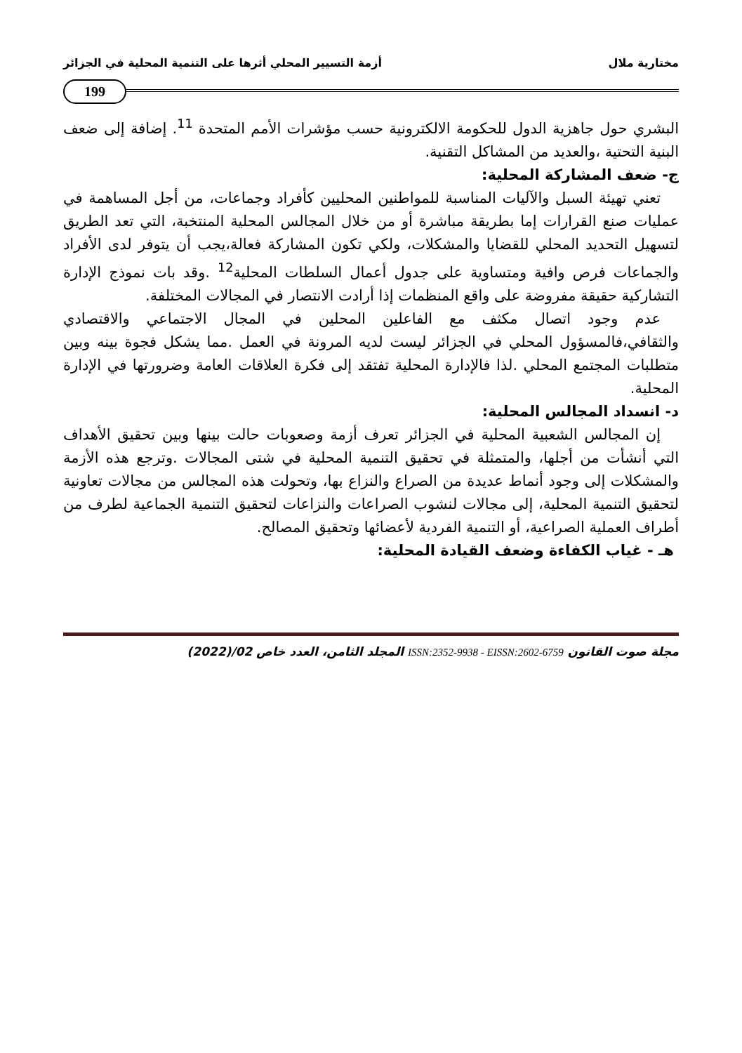مختارية ملال أزمة التسيير المحلي أثرها على التنمية المحلية في الجزائر
199
البشري حول جاهزية الدول للحكومة الالكترونية حسب مؤشرات الأمم المتحدة <sup>11</sup>. إضافة إلى ضعف البنية التحتية ،والعديد من المشاكل التقنية.
ج- ضعف المشاركة المحلية:
تعني تهيئة السبل والآليات المناسبة للمواطنين المحليين كأفراد وجماعات، من أجل المساهمة في عمليات صنع القرارات إما بطريقة مباشرة أو من خلال المجالس المحلية المنتخبة، التي تعد الطريق لتسهيل التحديد المحلي للقضايا والمشكلات، ولكي تكون المشاركة فعالة،يجب أن يتوفر لدى الأفراد والجماعات فرص وافية ومتساوية على جدول أعمال السلطات المحلية<sup>12</sup> .وقد بات نموذج الإدارة التشاركية حقيقة مفروضة على واقع المنظمات إذا أرادت الانتصار في المجالات المختلفة.
عدم وجود اتصال مكثف مع الفاعلين المحلين في المجال الاجتماعي والاقتصادي والثقافي،فالمسؤول المحلي في الجزائر ليست لديه المرونة في العمل .مما يشكل فجوة بينه وبين متطلبات المجتمع المحلي .لذا فالإدارة المحلية تفتقد إلى فكرة العلاقات العامة وضرورتها في الإدارة المحلية.
د- انسداد المجالس المحلية:
إن المجالس الشعبية المحلية في الجزائر تعرف أزمة وصعوبات حالت بينها وبين تحقيق الأهداف التي أنشأت من أجلها، والمتمثلة في تحقيق التنمية المحلية في شتى المجالات .وترجع هذه الأزمة والمشكلات إلى وجود أنماط عديدة من الصراع والنزاع بها، وتحولت هذه المجالس من مجالات تعاونية لتحقيق التنمية المحلية، إلى مجالات لنشوب الصراعات والنزاعات لتحقيق التنمية الجماعية لطرف من أطراف العملية الصراعية، أو التنمية الفردية لأعضائها وتحقيق المصالح.
هـ - غياب الكفاءة وضعف القيادة المحلية:
مجلة صوت القانون ISSN:2352-9938 - EISSN:2602-6759 المجلد الثامن، العدد خاص 02/(2022)